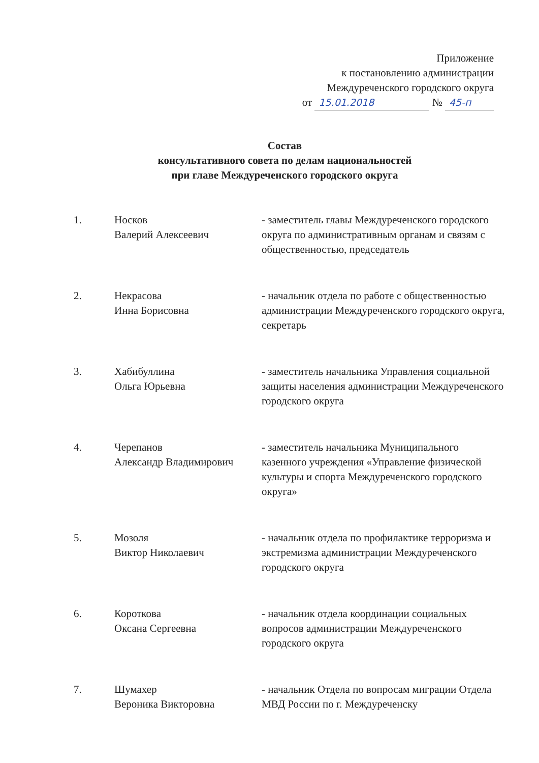Приложение
к постановлению администрации
Междуреченского городского округа
от 15.01.2018 № 45-п
Состав
консультативного совета по делам национальностей
при главе Междуреченского городского округа
| 1. | Носков Валерий Алексеевич | - заместитель главы Междуреченского городского округа по административным органам и связям с общественностью, председатель |
| 2. | Некрасова Инна Борисовна | - начальник отдела по работе с общественностью администрации Междуреченского городского округа, секретарь |
| 3. | Хабибуллина Ольга Юрьевна | - заместитель начальника Управления социальной защиты населения администрации Междуреченского городского округа |
| 4. | Черепанов Александр Владимирович | - заместитель начальника Муниципального казенного учреждения «Управление физической культуры и спорта Междуреченского городского округа» |
| 5. | Мозоля Виктор Николаевич | - начальник отдела по профилактике терроризма и экстремизма администрации Междуреченского городского округа |
| 6. | Короткова Оксана Сергеевна | - начальник отдела координации социальных вопросов администрации Междуреченского городского округа |
| 7. | Шумахер Вероника Викторовна | - начальник Отдела по вопросам миграции Отдела МВД России по г. Междуреченску |